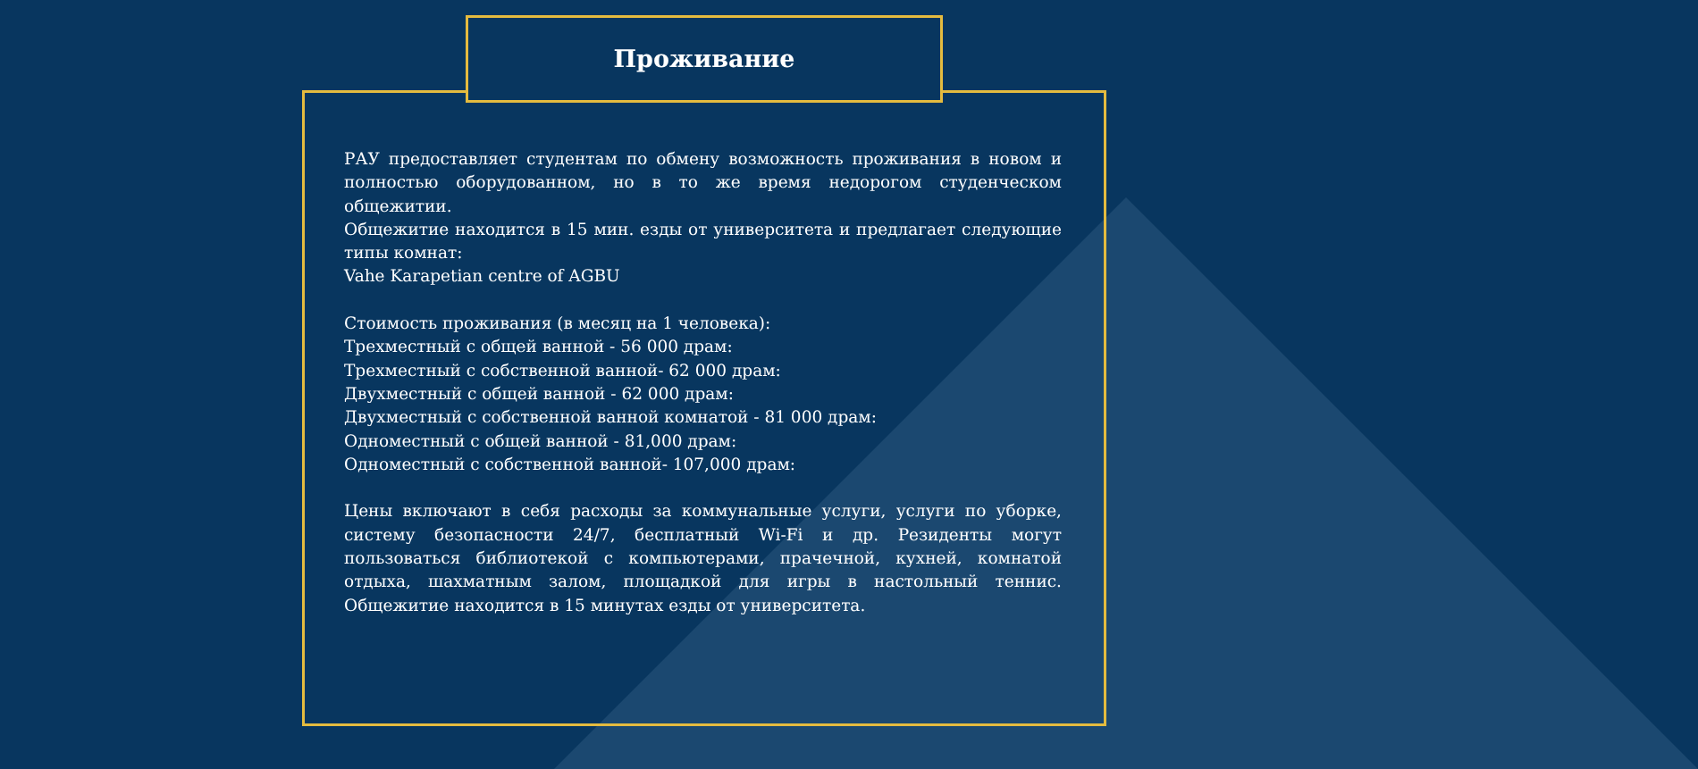Проживание
РАУ предоставляет студентам по обмену возможность проживания в новом и полностью оборудованном, но в то же время недорогом студенческом общежитии.
Общежитие находится в 15 мин. езды от университета и предлагает следующие типы комнат:
Vahe Karapetian centre of AGBU
Стоимость проживания (в месяц на 1 человека):
Трехместный с общей ванной - 56 000 драм:
Трехместный с собственной ванной- 62 000 драм:
Двухместный с общей ванной - 62 000 драм:
Двухместный с собственной ванной комнатой - 81 000 драм:
Одноместный с общей ванной - 81,000 драм:
Одноместный с собственной ванной- 107,000 драм:
Цены включают в себя расходы за коммунальные услуги, услуги по уборке, систему безопасности 24/7, бесплатный Wi-Fi и др. Резиденты могут пользоваться библиотекой с компьютерами, прачечной, кухней, комнатой отдыха, шахматным залом, площадкой для игры в настольный теннис. Общежитие находится в 15 минутах езды от университета.